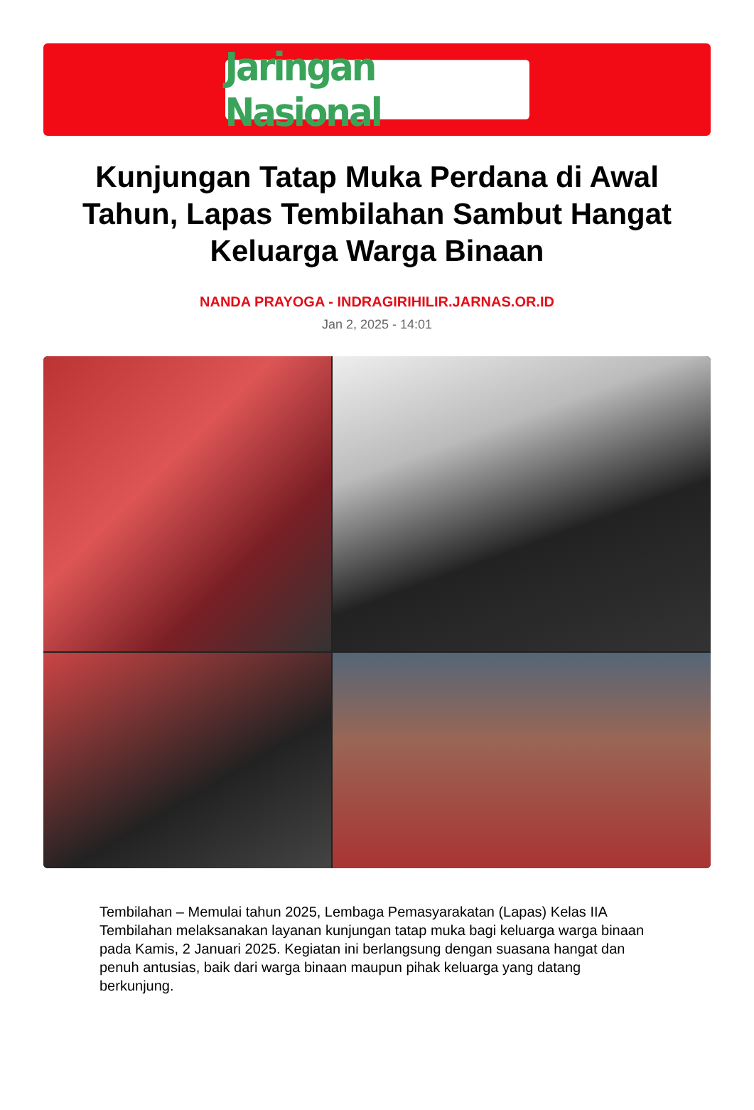Jaringan Nasional
Kunjungan Tatap Muka Perdana di Awal Tahun, Lapas Tembilahan Sambut Hangat Keluarga Warga Binaan
NANDA PRAYOGA - INDRAGIRIHILIR.JARNAS.OR.ID
Jan 2, 2025 - 14:01
Tembilahan – Memulai tahun 2025, Lembaga Pemasyarakatan (Lapas) Kelas IIA Tembilahan melaksanakan layanan kunjungan tatap muka bagi keluarga warga binaan pada Kamis, 2 Januari 2025. Kegiatan ini berlangsung dengan suasana hangat dan penuh antusias, baik dari warga binaan maupun pihak keluarga yang datang berkunjung.